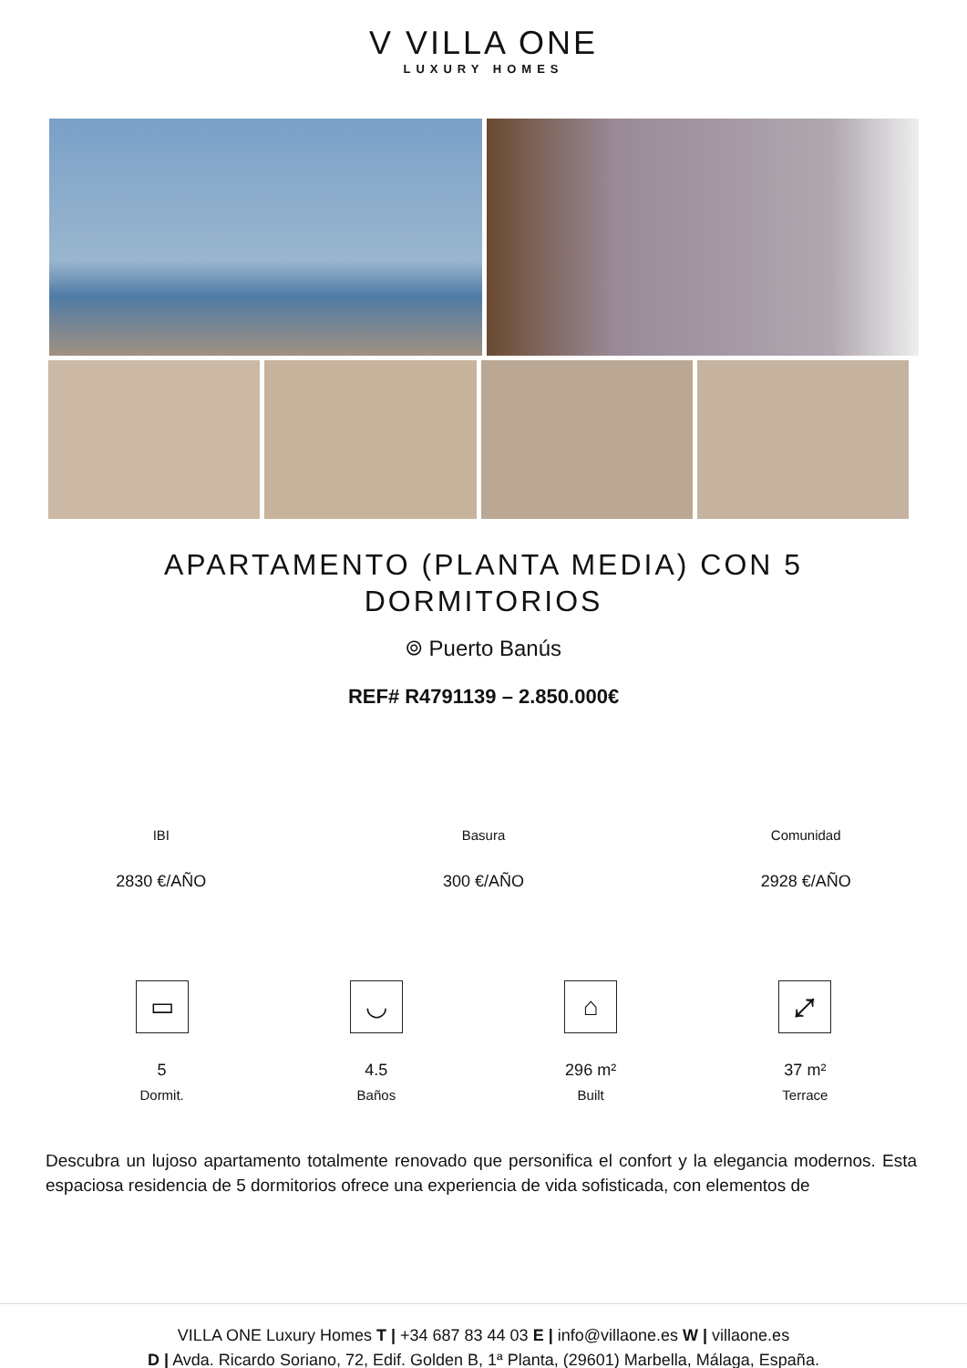V VILLA ONE
LUXURY HOMES
APARTAMENTO (PLANTA MEDIA) CON 5 DORMITORIOS
⌾ Puerto Banús
REF# R4791139 – 2.850.000€
IBI
2830 €/AÑO
Basura
300 €/AÑO
Comunidad
2928 €/AÑO
▭
5
Dormit.
◡
4.5
Baños
⌂
296 m²
Built
⤢
37 m²
Terrace
Descubra un lujoso apartamento totalmente renovado que personifica el confort y la elegancia modernos. Esta espaciosa residencia de 5 dormitorios ofrece una experiencia de vida sofisticada, con elementos de
VILLA ONE Luxury Homes T | +34 687 83 44 03 E | info@villaone.es W | villaone.es
D | Avda. Ricardo Soriano, 72, Edif. Golden B, 1ª Planta, (29601) Marbella, Málaga, España.